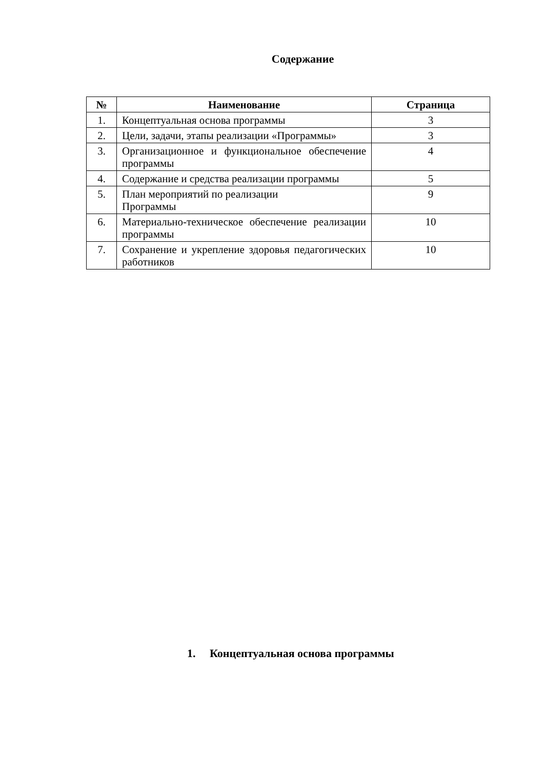Содержание
| № | Наименование | Страница |
| --- | --- | --- |
| 1. | Концептуальная основа программы | 3 |
| 2. | Цели, задачи, этапы реализации «Программы» | 3 |
| 3. | Организационное и функциональное обеспечение программы | 4 |
| 4. | Содержание и средства реализации программы | 5 |
| 5. | План мероприятий по реализации Программы | 9 |
| 6. | Материально-техническое обеспечение реализации программы | 10 |
| 7. | Сохранение и укрепление здоровья педагогических работников | 10 |
1. Концептуальная основа программы